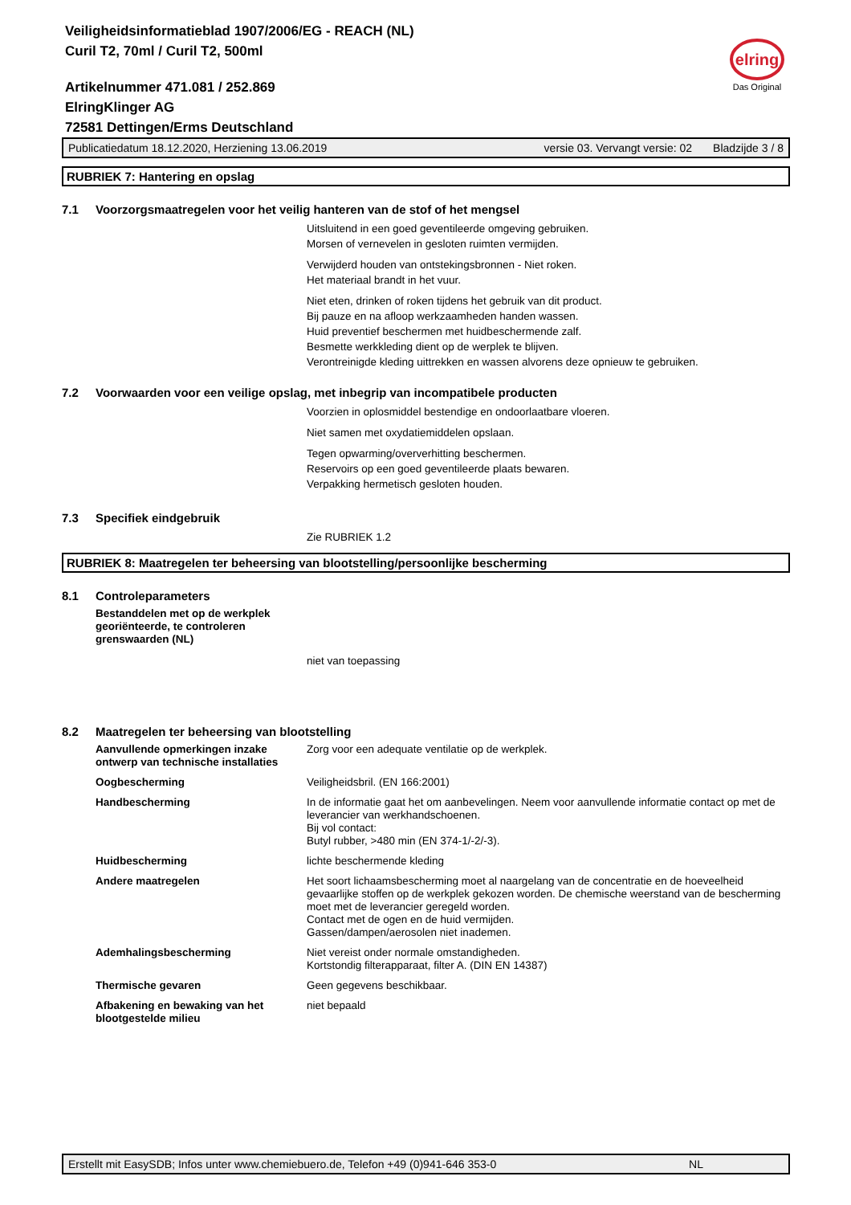Veiligheidsinformatieblad 1907/2006/EG - REACH (NL)
Curil T2, 70ml / Curil T2, 500ml
Artikelnummer 471.081 / 252.869
ElringKlinger AG
72581 Dettingen/Erms Deutschland
elring
Das Original
Publicatiedatum 18.12.2020, Herziening 13.06.2019 versie 03. Vervangt versie: 02 Bladzijde 3 / 8
RUBRIEK 7: Hantering en opslag
7.1 Voorzorgsmaatregelen voor het veilig hanteren van de stof of het mengsel
Uitsluitend in een goed geventileerde omgeving gebruiken.
Morsen of vernevelen in gesloten ruimten vermijden.
Verwijderd houden van ontstekingsbronnen - Niet roken.
Het materiaal brandt in het vuur.
Niet eten, drinken of roken tijdens het gebruik van dit product.
Bij pauze en na afloop werkzaamheden handen wassen.
Huid preventief beschermen met huidbeschermende zalf.
Besmette werkkleding dient op de werplek te blijven.
Verontreinigde kleding uittrekken en wassen alvorens deze opnieuw te gebruiken.
7.2 Voorwaarden voor een veilige opslag, met inbegrip van incompatibele producten
Voorzien in oplosmiddel bestendige en ondoorlaatbare vloeren.
Niet samen met oxydatiemiddelen opslaan.
Tegen opwarming/oververhitting beschermen.
Reservoirs op een goed geventileerde plaats bewaren.
Verpakking hermetisch gesloten houden.
7.3 Specifiek eindgebruik
Zie RUBRIEK 1.2
RUBRIEK 8: Maatregelen ter beheersing van blootstelling/persoonlijke bescherming
8.1 Controleparameters
Bestanddelen met op de werkplek georiënteerde, te controleren grenswaarden (NL)
niet van toepassing
8.2 Maatregelen ter beheersing van blootstelling
Aanvullende opmerkingen inzake ontwerp van technische installaties Zorg voor een adequate ventilatie op de werkplek.
Oogbescherming Veiligheidsbril. (EN 166:2001)
Handbescherming In de informatie gaat het om aanbevelingen. Neem voor aanvullende informatie contact op met de leverancier van werkhandschoenen.
Bij vol contact:
Butyl rubber, >480 min (EN 374-1/-2/-3).
Huidbescherming lichte beschermende kleding
Andere maatregelen Het soort lichaamsbescherming moet al naargelang van de concentratie en de hoeveelheid gevaarlijke stoffen op de werkplek gekozen worden. De chemische weerstand van de bescherming moet met de leverancier geregeld worden.
Contact met de ogen en de huid vermijden.
Gassen/dampen/aerosolen niet inademen.
Ademhalingsbescherming Niet vereist onder normale omstandigheden.
Kortstondig filterapparaat, filter A. (DIN EN 14387)
Thermische gevaren Geen gegevens beschikbaar.
Afbakening en bewaking van het blootgestelde milieu niet bepaald
Erstellt mit EasySDB; Infos unter www.chemiebuero.de, Telefon +49 (0)941-646 353-0 NL